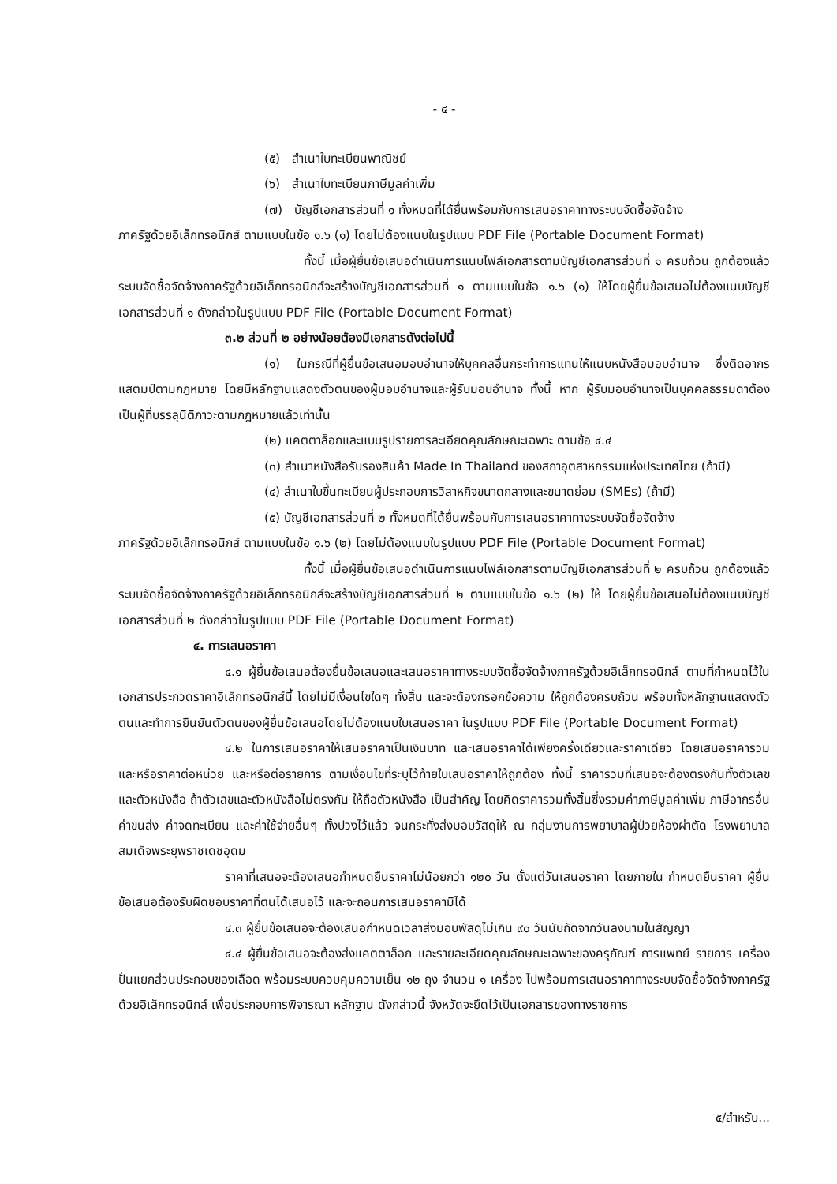- ๔ -
(๕) สำเนาใบทะเบียนพาณิชย์
(๖) สำเนาใบทะเบียนภาษีมูลค่าเพิ่ม
(๗) บัญชีเอกสารส่วนที่ ๑ ทั้งหมดที่ได้ยื่นพร้อมกับการเสนอราคาทางระบบจัดซื้อจัดจ้าง
ภาครัฐด้วยอิเล็กทรอนิกส์ ตามแบบในข้อ ๑.๖ (๑) โดยไม่ต้องแนบในรูปแบบ PDF File (Portable Document Format)
ทั้งนี้ เมื่อผู้ยื่นข้อเสนอดำเนินการแนบไฟล์เอกสารตามบัญชีเอกสารส่วนที่ ๑ ครบถ้วน ถูกต้องแล้ว ระบบจัดซื้อจัดจ้างภาครัฐด้วยอิเล็กทรอนิกส์จะสร้างบัญชีเอกสารส่วนที่ ๑ ตามแบบในข้อ ๑.๖ (๑) ให้โดยผู้ยื่นข้อเสนอไม่ต้องแนบบัญชีเอกสารส่วนที่ ๑ ดังกล่าวในรูปแบบ PDF File (Portable Document Format)
๓.๒ ส่วนที่ ๒ อย่างน้อยต้องมีเอกสารดังต่อไปนี้
(๑) ในกรณีที่ผู้ยื่นข้อเสนอมอบอำนาจให้บุคคลอื่นกระทำการแทนให้แนบหนังสือมอบอำนาจ ซึ่งติดอากรแสตมป์ตามกฎหมาย โดยมีหลักฐานแสดงตัวตนของผู้มอบอำนาจและผู้รับมอบอำนาจ ทั้งนี้ หาก ผู้รับมอบอำนาจเป็นบุคคลธรรมดาต้องเป็นผู้ที่บรรลุนิติภาวะตามกฎหมายแล้วเท่านั้น
(๒) แคตตาล็อกและแบบรูปรายการละเอียดคุณลักษณะเฉพาะ ตามข้อ ๔.๔
(๓) สำเนาหนังสือรับรองสินค้า Made In Thailand ของสภาอุตสาหกรรมแห่งประเทศไทย (ถ้ามี)
(๔) สำเนาใบขึ้นทะเบียนผู้ประกอบการวิสาหกิจขนาดกลางและขนาดย่อม (SMEs) (ถ้ามี)
(๕) บัญชีเอกสารส่วนที่ ๒ ทั้งหมดที่ได้ยื่นพร้อมกับการเสนอราคาทางระบบจัดซื้อจัดจ้าง
ภาครัฐด้วยอิเล็กทรอนิกส์ ตามแบบในข้อ ๑.๖ (๒) โดยไม่ต้องแนบในรูปแบบ PDF File (Portable Document Format)
ทั้งนี้ เมื่อผู้ยื่นข้อเสนอดำเนินการแนบไฟล์เอกสารตามบัญชีเอกสารส่วนที่ ๒ ครบถ้วน ถูกต้องแล้ว ระบบจัดซื้อจัดจ้างภาครัฐด้วยอิเล็กทรอนิกส์จะสร้างบัญชีเอกสารส่วนที่ ๒ ตามแบบในข้อ ๑.๖ (๒) ให้ โดยผู้ยื่นข้อเสนอไม่ต้องแนบบัญชีเอกสารส่วนที่ ๒ ดังกล่าวในรูปแบบ PDF File (Portable Document Format)
๔. การเสนอราคา
๔.๑ ผู้ยื่นข้อเสนอต้องยื่นข้อเสนอและเสนอราคาทางระบบจัดซื้อจัดจ้างภาครัฐด้วยอิเล็กทรอนิกส์ ตามที่กำหนดไว้ในเอกสารประกวดราคาอิเล็กทรอนิกส์นี้ โดยไม่มีเงื่อนไขใดๆ ทั้งสิ้น และจะต้องกรอกข้อความ ให้ถูกต้องครบถ้วน พร้อมทั้งหลักฐานแสดงตัวตนและทำการยืนยันตัวตนของผู้ยื่นข้อเสนอโดยไม่ต้องแนบใบเสนอราคา ในรูปแบบ PDF File (Portable Document Format)
๔.๒ ในการเสนอราคาให้เสนอราคาเป็นเงินบาท และเสนอราคาได้เพียงครั้งเดียวและราคาเดียว โดยเสนอราคารวม และหรือราคาต่อหน่วย และหรือต่อรายการ ตามเงื่อนไขที่ระบุไว้ท้ายใบเสนอราคาให้ถูกต้อง ทั้งนี้ ราคารวมที่เสนอจะต้องตรงกันทั้งตัวเลขและตัวหนังสือ ถ้าตัวเลขและตัวหนังสือไม่ตรงกัน ให้ถือตัวหนังสือ เป็นสำคัญ โดยคิดราคารวมทั้งสิ้นซึ่งรวมค่าภาษีมูลค่าเพิ่ม ภาษีอากรอื่น ค่าขนส่ง ค่าจดทะเบียน และค่าใช้จ่ายอื่นๆ ทั้งปวงไว้แล้ว จนกระทั่งส่งมอบวัสดุให้ ณ กลุ่มงานการพยาบาลผู้ป่วยห้องผ่าตัด โรงพยาบาลสมเด็จพระยุพราชเดชอุดม
ราคาที่เสนอจะต้องเสนอกำหนดยืนราคาไม่น้อยกว่า ๑๒๐ วัน ตั้งแต่วันเสนอราคา โดยภายใน กำหนดยืนราคา ผู้ยื่นข้อเสนอต้องรับผิดชอบราคาที่ตนได้เสนอไว้ และจะถอนการเสนอราคามิได้
๔.๓ ผู้ยื่นข้อเสนอจะต้องเสนอกำหนดเวลาส่งมอบพัสดุไม่เกิน ๙๐ วันนับถัดจากวันลงนามในสัญญา
๔.๔ ผู้ยื่นข้อเสนอจะต้องส่งแคตตาล็อก และรายละเอียดคุณลักษณะเฉพาะของครุภัณฑ์ การแพทย์ รายการ เครื่องปั่นแยกส่วนประกอบของเลือด พร้อมระบบควบคุมความเย็น ๑๒ ถุง จำนวน ๑ เครื่อง ไปพร้อมการเสนอราคาทางระบบจัดซื้อจัดจ้างภาครัฐด้วยอิเล็กทรอนิกส์ เพื่อประกอบการพิจารณา หลักฐาน ดังกล่าวนี้ จังหวัดจะยึดไว้เป็นเอกสารของทางราชการ
๕/สำหรับ...